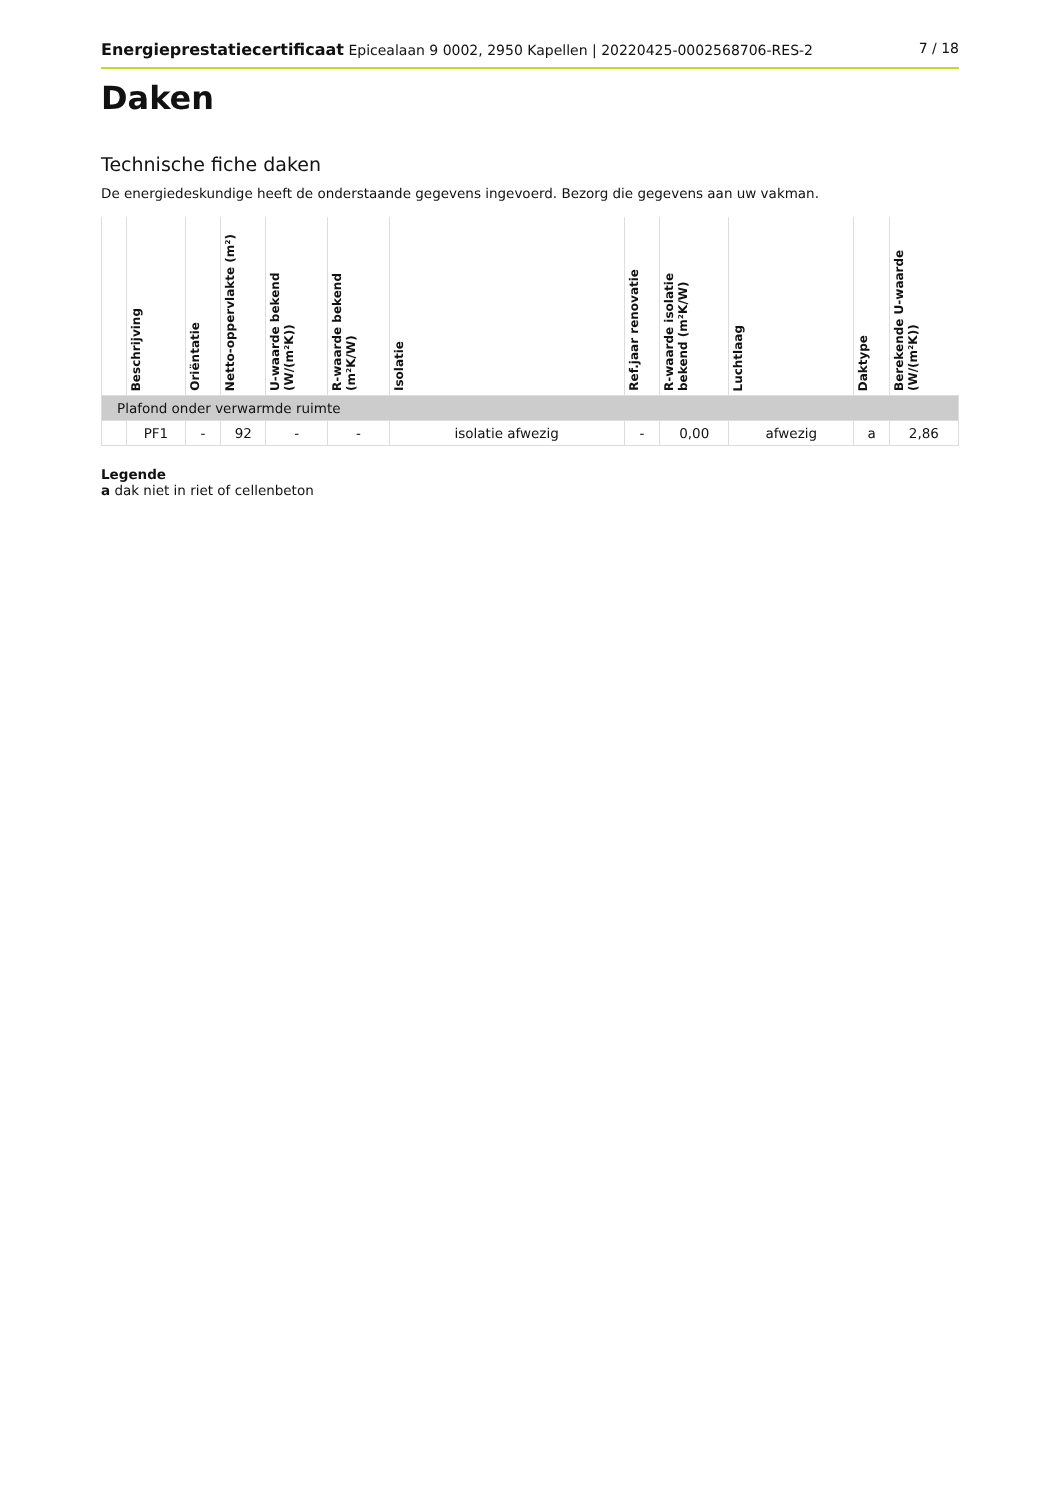Energieprestatiecertificaat Epicealaan 9 0002, 2950 Kapellen | 20220425-0002568706-RES-2 7 / 18
Daken
Technische fiche daken
De energiedeskundige heeft de onderstaande gegevens ingevoerd. Bezorg die gegevens aan uw vakman.
| | Beschrijving | Oriëntatie | Netto-oppervlakte (m²) | U-waarde bekend (W/(m²K)) | R-waarde bekend (m²K/W) | Isolatie | Ref.jaar renovatie | R-waarde isolatie bekend (m²K/W) | Luchtlaag | Daktype | Berekende U-waarde (W/(m²K)) |
| --- | --- | --- | --- | --- | --- | --- | --- | --- | --- | --- | --- |
| Plafond onder verwarmde ruimte | | | | | | | | | | | |
| | PF1 | - | 92 | - | - | isolatie afwezig | - | 0,00 | afwezig | a | 2,86 |
Legende
a dak niet in riet of cellenbeton